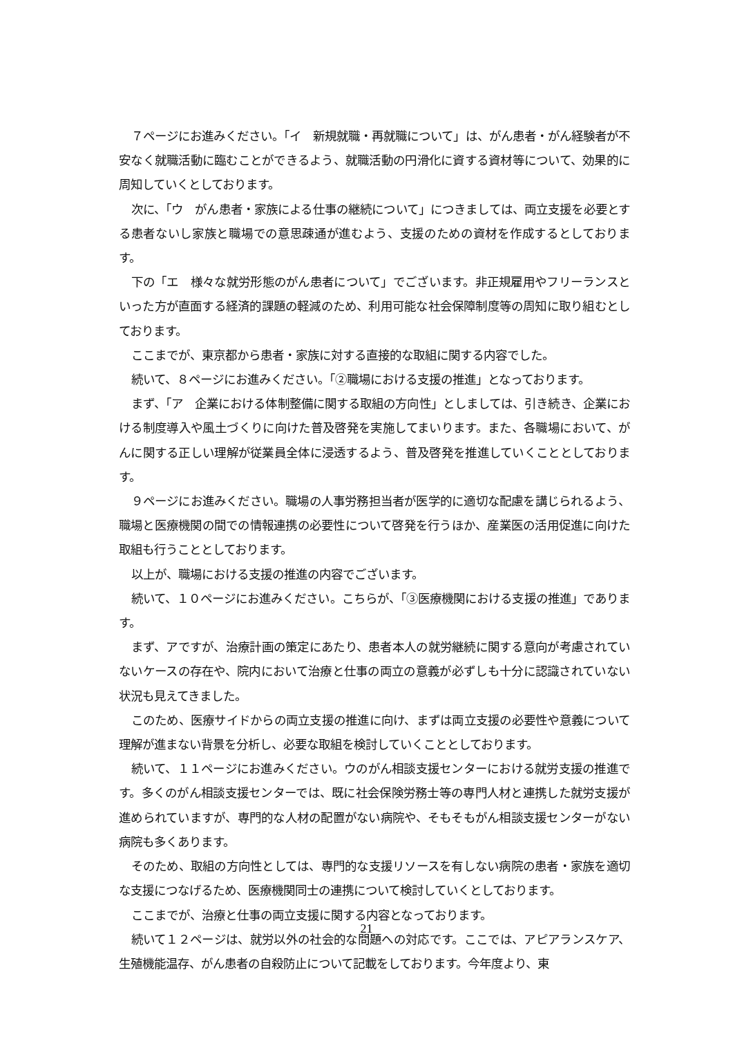７ページにお進みください。「イ　新規就職・再就職について」は、がん患者・がん経験者が不安なく就職活動に臨むことができるよう、就職活動の円滑化に資する資材等について、効果的に周知していくとしております。
次に、「ウ　がん患者・家族による仕事の継続について」につきましては、両立支援を必要とする患者ないし家族と職場での意思疎通が進むよう、支援のための資材を作成するとしております。
下の「エ　様々な就労形態のがん患者について」でございます。非正規雇用やフリーランスといった方が直面する経済的課題の軽減のため、利用可能な社会保障制度等の周知に取り組むとしております。
ここまでが、東京都から患者・家族に対する直接的な取組に関する内容でした。
続いて、８ページにお進みください。「②職場における支援の推進」となっております。
まず、「ア　企業における体制整備に関する取組の方向性」としましては、引き続き、企業における制度導入や風土づくりに向けた普及啓発を実施してまいります。また、各職場において、がんに関する正しい理解が従業員全体に浸透するよう、普及啓発を推進していくこととしております。
９ページにお進みください。職場の人事労務担当者が医学的に適切な配慮を講じられるよう、職場と医療機関の間での情報連携の必要性について啓発を行うほか、産業医の活用促進に向けた取組も行うこととしております。
以上が、職場における支援の推進の内容でございます。
続いて、１０ページにお進みください。こちらが、「③医療機関における支援の推進」であります。
まず、アですが、治療計画の策定にあたり、患者本人の就労継続に関する意向が考慮されていないケースの存在や、院内において治療と仕事の両立の意義が必ずしも十分に認識されていない状況も見えてきました。
このため、医療サイドからの両立支援の推進に向け、まずは両立支援の必要性や意義について理解が進まない背景を分析し、必要な取組を検討していくこととしております。
続いて、１１ページにお進みください。ウのがん相談支援センターにおける就労支援の推進です。多くのがん相談支援センターでは、既に社会保険労務士等の専門人材と連携した就労支援が進められていますが、専門的な人材の配置がない病院や、そもそもがん相談支援センターがない病院も多くあります。
そのため、取組の方向性としては、専門的な支援リソースを有しない病院の患者・家族を適切な支援につなげるため、医療機関同士の連携について検討していくとしております。
ここまでが、治療と仕事の両立支援に関する内容となっております。
続いて１２ページは、就労以外の社会的な問題への対応です。ここでは、アピアランスケア、生殖機能温存、がん患者の自殺防止について記載をしております。今年度より、東
21